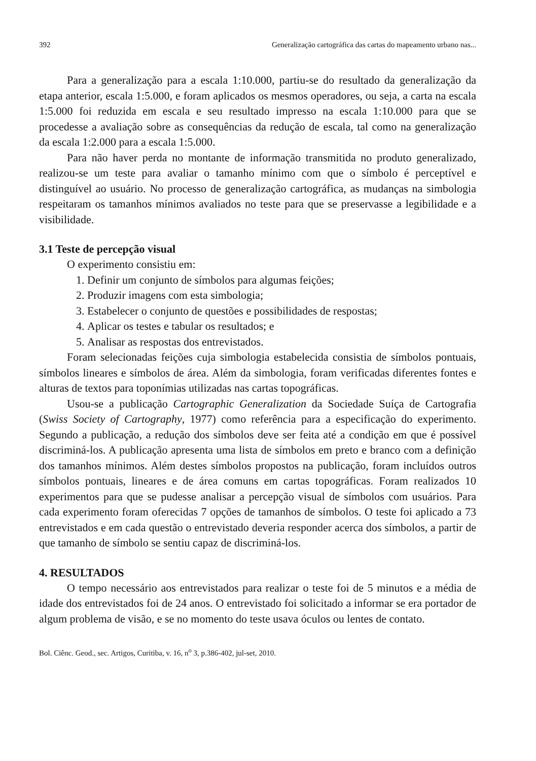392 Generalização cartográfica das cartas do mapeamento urbano nas...
Para a generalização para a escala 1:10.000, partiu-se do resultado da generalização da etapa anterior, escala 1:5.000, e foram aplicados os mesmos operadores, ou seja, a carta na escala 1:5.000 foi reduzida em escala e seu resultado impresso na escala 1:10.000 para que se procedesse a avaliação sobre as consequências da redução de escala, tal como na generalização da escala 1:2.000 para a escala 1:5.000.
Para não haver perda no montante de informação transmitida no produto generalizado, realizou-se um teste para avaliar o tamanho mínimo com que o símbolo é perceptível e distinguível ao usuário. No processo de generalização cartográfica, as mudanças na simbologia respeitaram os tamanhos mínimos avaliados no teste para que se preservasse a legibilidade e a visibilidade.
3.1 Teste de percepção visual
O experimento consistiu em:
1. Definir um conjunto de símbolos para algumas feições;
2. Produzir imagens com esta simbologia;
3. Estabelecer o conjunto de questões e possibilidades de respostas;
4. Aplicar os testes e tabular os resultados; e
5. Analisar as respostas dos entrevistados.
Foram selecionadas feições cuja simbologia estabelecida consistia de símbolos pontuais, símbolos lineares e símbolos de área. Além da simbologia, foram verificadas diferentes fontes e alturas de textos para toponímias utilizadas nas cartas topográficas.
Usou-se a publicação Cartographic Generalization da Sociedade Suíça de Cartografia (Swiss Society of Cartography, 1977) como referência para a especificação do experimento. Segundo a publicação, a redução dos símbolos deve ser feita até a condição em que é possível discriminá-los. A publicação apresenta uma lista de símbolos em preto e branco com a definição dos tamanhos mínimos. Além destes símbolos propostos na publicação, foram incluídos outros símbolos pontuais, lineares e de área comuns em cartas topográficas. Foram realizados 10 experimentos para que se pudesse analisar a percepção visual de símbolos com usuários. Para cada experimento foram oferecidas 7 opções de tamanhos de símbolos. O teste foi aplicado a 73 entrevistados e em cada questão o entrevistado deveria responder acerca dos símbolos, a partir de que tamanho de símbolo se sentiu capaz de discriminá-los.
4. RESULTADOS
O tempo necessário aos entrevistados para realizar o teste foi de 5 minutos e a média de idade dos entrevistados foi de 24 anos. O entrevistado foi solicitado a informar se era portador de algum problema de visão, e se no momento do teste usava óculos ou lentes de contato.
Bol. Ciênc. Geod., sec. Artigos, Curitiba, v. 16, n<sup>o</sup> 3, p.386-402, jul-set, 2010.